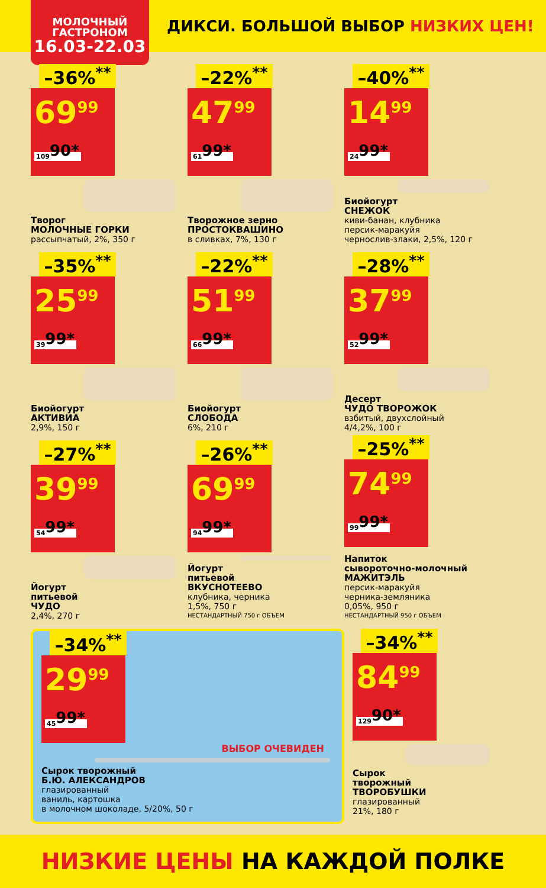МОЛОЧНЫЙ
ГАСТРОНОМ
16.03-22.03
ДИКСИ. БОЛЬШОЙ ВЫБОР НИЗКИХ ЦЕН!
–36%<sup>**</sup>
69<sup>99</sup> 109<sup>90*</sup>
Творог
МОЛОЧНЫЕ ГОРКИ
рассыпчатый, 2%, 350 г
–22%<sup>**</sup>
47<sup>99</sup> 61<sup>99*</sup>
Творожное зерно
ПРОСТОКВАШИНО
в сливках, 7%, 130 г
–40%<sup>**</sup>
14<sup>99</sup> 24<sup>99*</sup>
Биойогурт
СНЕЖОК
киви-банан, клубника
персик-маракуйя
чернослив-злаки, 2,5%, 120 г
–35%<sup>**</sup>
25<sup>99</sup> 39<sup>99*</sup>
Биойогурт
АКТИВИА
2,9%, 150 г
–22%<sup>**</sup>
51<sup>99</sup> 66<sup>99*</sup>
Биойогурт
СЛОБОДА
6%, 210 г
–28%<sup>**</sup>
37<sup>99</sup> 52<sup>99*</sup>
Десерт
ЧУДО ТВОРОЖОК
взбитый, двухслойный
4/4,2%, 100 г
–27%<sup>**</sup>
39<sup>99</sup> 54<sup>99*</sup>
Йогурт
питьевой
ЧУДО
2,4%, 270 г
–26%<sup>**</sup>
69<sup>99</sup> 94<sup>99*</sup>
Йогурт
питьевой
ВКУСНОТЕЕВО
клубника, черника
1,5%, 750 г
НЕСТАНДАРТНЫЙ 750 г ОБЪЕМ
–25%<sup>**</sup>
74<sup>99</sup> 99<sup>99*</sup>
Напиток
сывороточно-молочный
МАЖИТЭЛЬ
персик-маракуйя
черника-земляника
0,05%, 950 г
НЕСТАНДАРТНЫЙ 950 г ОБЪЕМ
–34%<sup>**</sup>
29<sup>99</sup> 45<sup>99*</sup>
ВЫБОР ОЧЕВИДЕН
Сырок творожный
Б.Ю. АЛЕКСАНДРОВ
глазированный
ваниль, картошка
в молочном шоколаде, 5/20%, 50 г
–34%<sup>**</sup>
84<sup>99</sup> 129<sup>90*</sup>
Сырок
творожный
ТВОРОБУШКИ
глазированный
21%, 180 г
НИЗКИЕ ЦЕНЫ НА КАЖДОЙ ПОЛКЕ